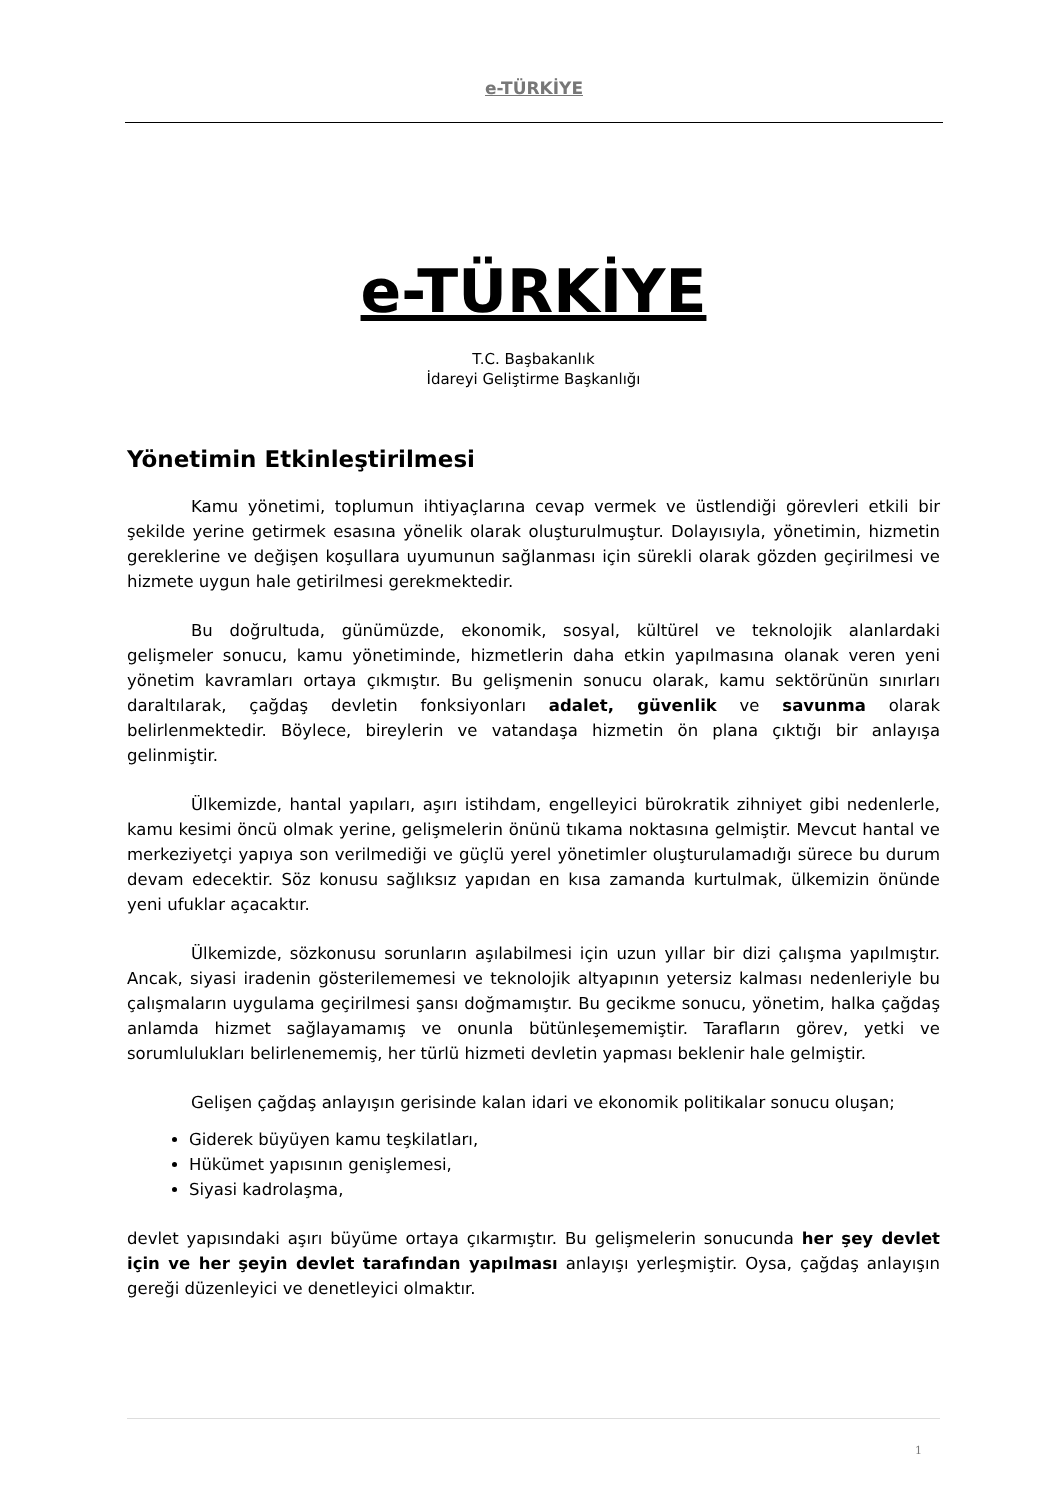e-TÜRKİYE
e-TÜRKİYE
T.C. Başbakanlık
İdareyi Geliştirme Başkanlığı
Yönetimin Etkinleştirilmesi
Kamu yönetimi, toplumun ihtiyaçlarına cevap vermek ve üstlendiği görevleri etkili bir şekilde yerine getirmek esasına yönelik olarak oluşturulmuştur. Dolayısıyla, yönetimin, hizmetin gereklerine ve değişen koşullara uyumunun sağlanması için sürekli olarak gözden geçirilmesi ve hizmete uygun hale getirilmesi gerekmektedir.
Bu doğrultuda, günümüzde, ekonomik, sosyal, kültürel ve teknolojik alanlardaki gelişmeler sonucu, kamu yönetiminde, hizmetlerin daha etkin yapılmasına olanak veren yeni yönetim kavramları ortaya çıkmıştır. Bu gelişmenin sonucu olarak, kamu sektörünün sınırları daraltılarak, çağdaş devletin fonksiyonları adalet, güvenlik ve savunma olarak belirlenmektedir. Böylece, bireylerin ve vatandaşa hizmetin ön plana çıktığı bir anlayışa gelinmiştir.
Ülkemizde, hantal yapıları, aşırı istihdam, engelleyici bürokratik zihniyet gibi nedenlerle, kamu kesimi öncü olmak yerine, gelişmelerin önünü tıkama noktasına gelmiştir. Mevcut hantal ve merkeziyetçi yapıya son verilmediği ve güçlü yerel yönetimler oluşturulamadığı sürece bu durum devam edecektir. Söz konusu sağlıksız yapıdan en kısa zamanda kurtulmak, ülkemizin önünde yeni ufuklar açacaktır.
Ülkemizde, sözkonusu sorunların aşılabilmesi için uzun yıllar bir dizi çalışma yapılmıştır. Ancak, siyasi iradenin gösterilememesi ve teknolojik altyapının yetersiz kalması nedenleriyle bu çalışmaların uygulama geçirilmesi şansı doğmamıştır. Bu gecikme sonucu, yönetim, halka çağdaş anlamda hizmet sağlayamamış ve onunla bütünleşememiştir. Tarafların görev, yetki ve sorumlulukları belirlenememiş, her türlü hizmeti devletin yapması beklenir hale gelmiştir.
Gelişen çağdaş anlayışın gerisinde kalan idari ve ekonomik politikalar sonucu oluşan;
Giderek büyüyen kamu teşkilatları,
Hükümet yapısının genişlemesi,
Siyasi kadrolaşma,
devlet yapısındaki aşırı büyüme ortaya çıkarmıştır. Bu gelişmelerin sonucunda her şey devlet için ve her şeyin devlet tarafından yapılması anlayışı yerleşmiştir. Oysa, çağdaş anlayışın gereği düzenleyici ve denetleyici olmaktır.
1